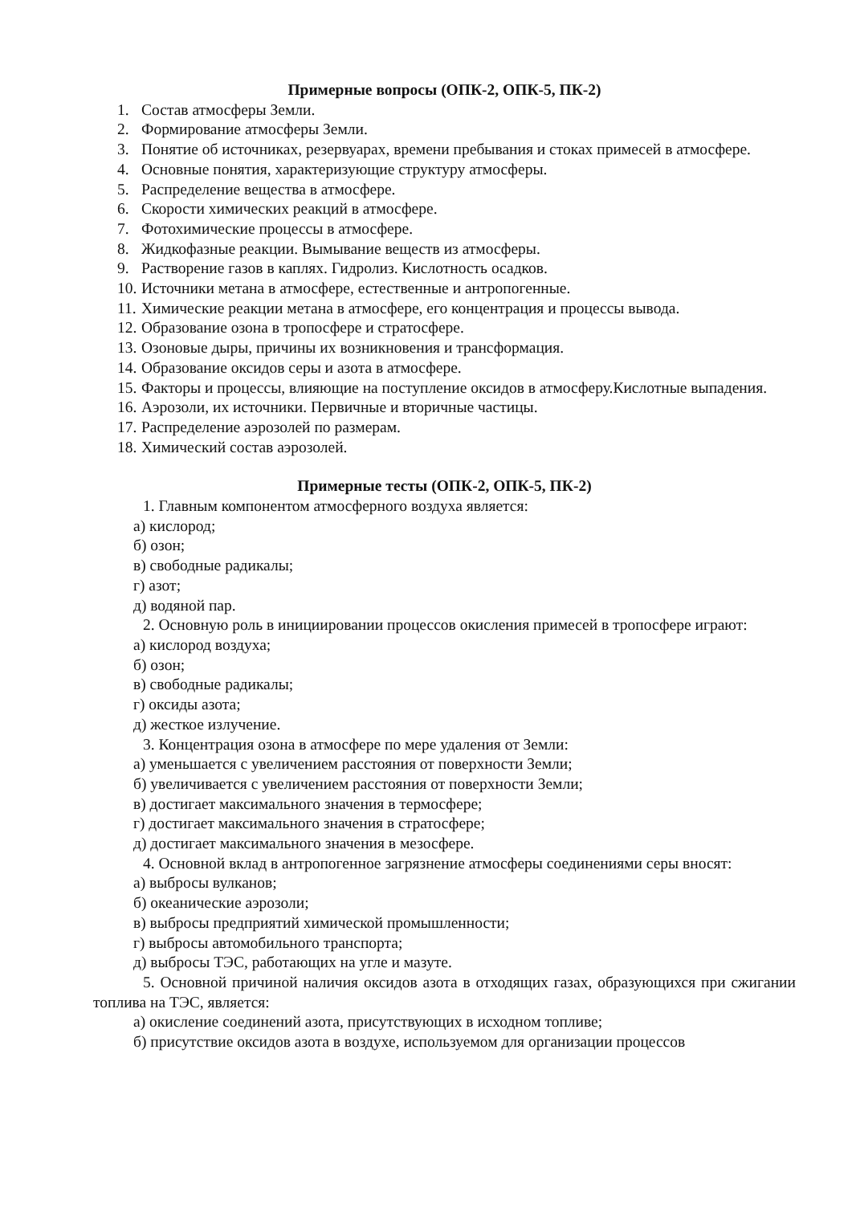Примерные вопросы (ОПК-2, ОПК-5, ПК-2)
1. Состав атмосферы Земли.
2. Формирование атмосферы Земли.
3. Понятие об источниках, резервуарах, времени пребывания и стоках примесей в атмосфере.
4. Основные понятия, характеризующие структуру атмосферы.
5. Распределение вещества в атмосфере.
6. Скорости химических реакций в атмосфере.
7. Фотохимические процессы в атмосфере.
8. Жидкофазные реакции. Вымывание веществ из атмосферы.
9. Растворение газов в каплях. Гидролиз. Кислотность осадков.
10. Источники метана в атмосфере, естественные и антропогенные.
11. Химические реакции метана в атмосфере, его концентрация и процессы вывода.
12. Образование озона в тропосфере и стратосфере.
13. Озоновые дыры, причины их возникновения и трансформация.
14. Образование оксидов серы и азота в атмосфере.
15. Факторы и процессы, влияющие на поступление оксидов в атмосферу.Кислотные выпадения.
16. Аэрозоли, их источники. Первичные и вторичные частицы.
17. Распределение аэрозолей по размерам.
18. Химический состав аэрозолей.
Примерные тесты (ОПК-2, ОПК-5, ПК-2)
1. Главным компонентом атмосферного воздуха является:
а) кислород;
б) озон;
в) свободные радикалы;
г) азот;
д) водяной пар.
2. Основную роль в инициировании процессов окисления примесей в тропосфере играют:
а) кислород воздуха;
б) озон;
в) свободные радикалы;
г) оксиды азота;
д) жесткое излучение.
3. Концентрация озона в атмосфере по мере удаления от Земли:
а) уменьшается с увеличением расстояния от поверхности Земли;
б) увеличивается с увеличением расстояния от поверхности Земли;
в) достигает максимального значения в термосфере;
г) достигает максимального значения в стратосфере;
д) достигает максимального значения в мезосфере.
4. Основной вклад в антропогенное загрязнение атмосферы соединениями серы вносят:
а) выбросы вулканов;
б) океанические аэрозоли;
в) выбросы предприятий химической промышленности;
г) выбросы автомобильного транспорта;
д) выбросы ТЭС, работающих на угле и мазуте.
5. Основной причиной наличия оксидов азота в отходящих газах, образующихся при сжигании топлива на ТЭС, является:
а) окисление соединений азота, присутствующих в исходном топливе;
б) присутствие оксидов азота в воздухе, используемом для организации процессов